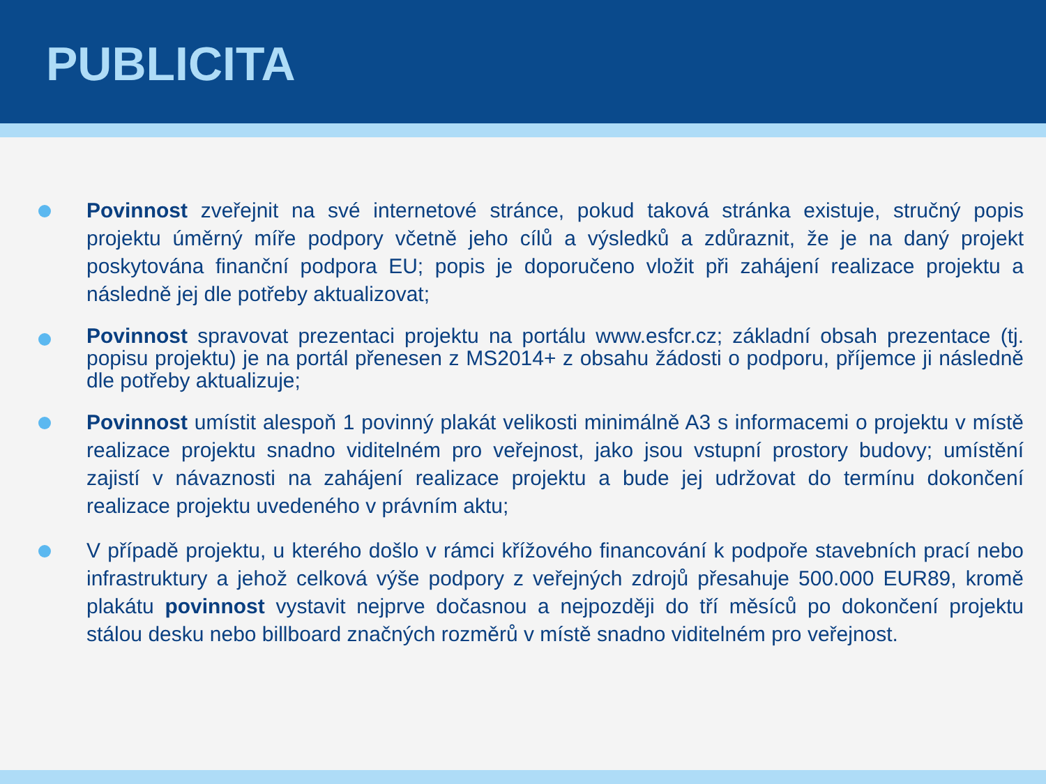PUBLICITA
Povinnost zveřejnit na své internetové stránce, pokud taková stránka existuje, stručný popis projektu úměrný míře podpory včetně jeho cílů a výsledků a zdůraznit, že je na daný projekt poskytována finanční podpora EU; popis je doporučeno vložit při zahájení realizace projektu a následně jej dle potřeby aktualizovat;
Povinnost spravovat prezentaci projektu na portálu www.esfcr.cz; základní obsah prezentace (tj. popisu projektu) je na portál přenesen z MS2014+ z obsahu žádosti o podporu, příjemce ji následně dle potřeby aktualizuje;
Povinnost umístit alespoň 1 povinný plakát velikosti minimálně A3 s informacemi o projektu v místě realizace projektu snadno viditelném pro veřejnost, jako jsou vstupní prostory budovy; umístění zajistí v návaznosti na zahájení realizace projektu a bude jej udržovat do termínu dokončení realizace projektu uvedeného v právním aktu;
V případě projektu, u kterého došlo v rámci křížového financování k podpoře stavebních prací nebo infrastruktury a jehož celková výše podpory z veřejných zdrojů přesahuje 500.000 EUR89, kromě plakátu povinnost vystavit nejprve dočasnou a nejpozději do tří měsíců po dokončení projektu stálou desku nebo billboard značných rozměrů v místě snadno viditelném pro veřejnost.